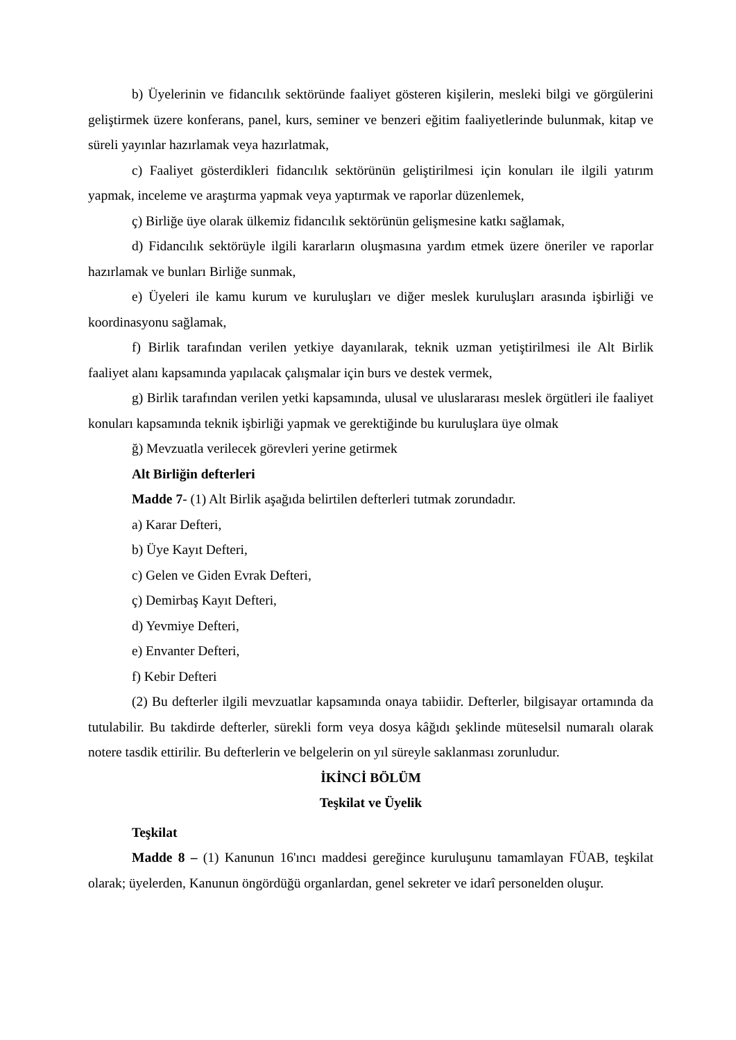b) Üyelerinin ve fidancılık sektöründe faaliyet gösteren kişilerin, mesleki bilgi ve görgülerini geliştirmek üzere konferans, panel, kurs, seminer ve benzeri eğitim faaliyetlerinde bulunmak, kitap ve süreli yayınlar hazırlamak veya hazırlatmak,
c) Faaliyet gösterdikleri fidancılık sektörünün geliştirilmesi için konuları ile ilgili yatırım yapmak, inceleme ve araştırma yapmak veya yaptırmak ve raporlar düzenlemek,
ç) Birliğe üye olarak ülkemiz fidancılık sektörünün gelişmesine katkı sağlamak,
d) Fidancılık sektörüyle ilgili kararların oluşmasına yardım etmek üzere öneriler ve raporlar hazırlamak ve bunları Birliğe sunmak,
e) Üyeleri ile kamu kurum ve kuruluşları ve diğer meslek kuruluşları arasında işbirliği ve koordinasyonu sağlamak,
f) Birlik tarafından verilen yetkiye dayanılarak, teknik uzman yetiştirilmesi ile Alt Birlik faaliyet alanı kapsamında yapılacak çalışmalar için burs ve destek vermek,
g) Birlik tarafından verilen yetki kapsamında, ulusal ve uluslararası meslek örgütleri ile faaliyet konuları kapsamında teknik işbirliği yapmak ve gerektiğinde bu kuruluşlara üye olmak
ğ) Mevzuatla verilecek görevleri yerine getirmek
Alt Birliğin defterleri
Madde 7- (1) Alt Birlik aşağıda belirtilen defterleri tutmak zorundadır.
a) Karar Defteri,
b) Üye Kayıt Defteri,
c) Gelen ve Giden Evrak Defteri,
ç) Demirbaş Kayıt Defteri,
d) Yevmiye Defteri,
e) Envanter Defteri,
f) Kebir Defteri
(2) Bu defterler ilgili mevzuatlar kapsamında onaya tabiidir. Defterler, bilgisayar ortamında da tutulabilir. Bu takdirde defterler, sürekli form veya dosya kâğıdı şeklinde müteselsil numaralı olarak notere tasdik ettirilir. Bu defterlerin ve belgelerin on yıl süreyle saklanması zorunludur.
İKİNCİ BÖLÜM
Teşkilat ve Üyelik
Teşkilat
Madde 8 – (1) Kanunun 16'ıncı maddesi gereğince kuruluşunu tamamlayan FÜAB, teşkilat olarak; üyelerden, Kanunun öngördüğü organlardan, genel sekreter ve idarî personelden oluşur.